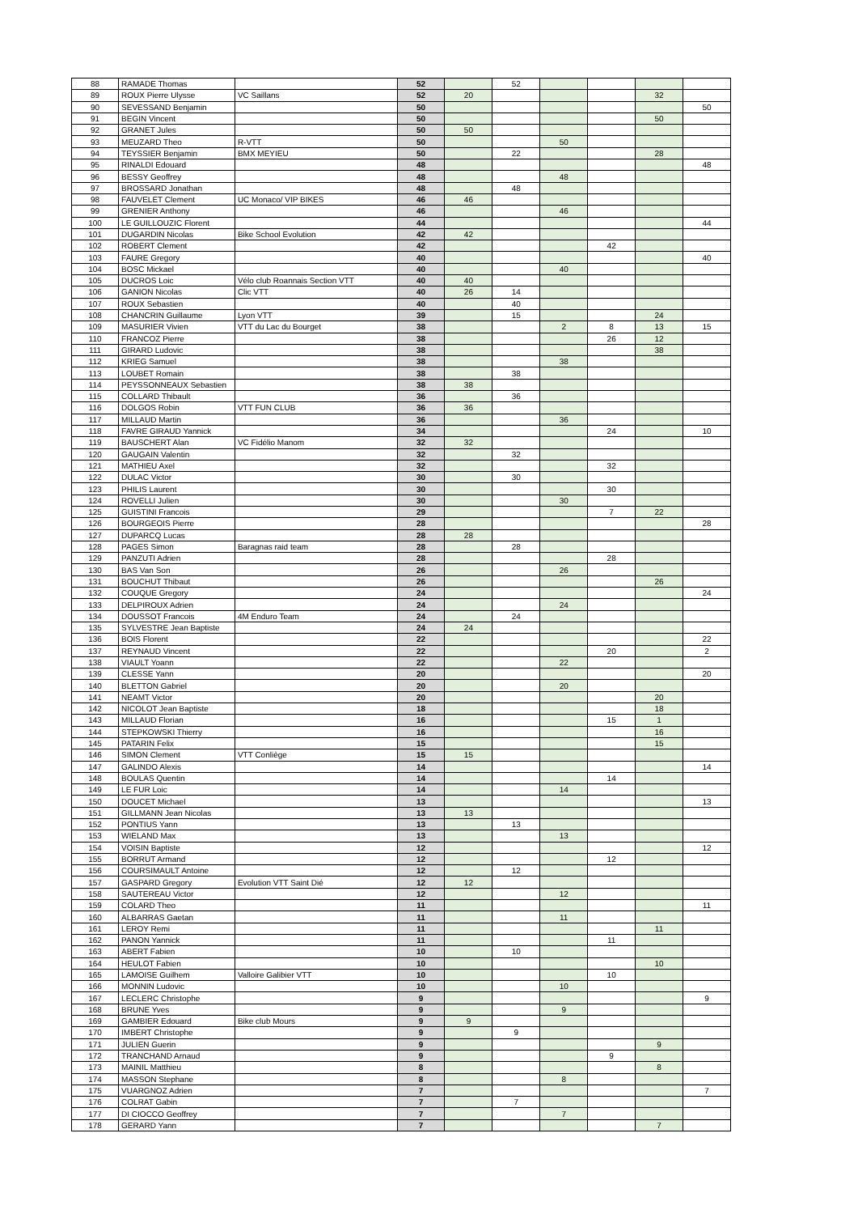| 88 | RAMADE Thomas | | 52 | | 52 | | | | |
| 89 | ROUX Pierre Ulysse | VC Saillans | 52 | 20 | | | | 32 | |
| 90 | SEVESSAND Benjamin | | 50 | | | | | | 50 |
| 91 | BEGIN Vincent | | 50 | | | | | 50 | |
| 92 | GRANET Jules | | 50 | 50 | | | | | |
| 93 | MEUZARD Theo | R-VTT | 50 | | | 50 | | | |
| 94 | TEYSSIER Benjamin | BMX MEYIEU | 50 | | 22 | | | 28 | |
| 95 | RINALDI Edouard | | 48 | | | | | | 48 |
| 96 | BESSY Geoffrey | | 48 | | | 48 | | | |
| 97 | BROSSARD Jonathan | | 48 | | 48 | | | | |
| 98 | FAUVELET Clement | UC Monaco/ VIP BIKES | 46 | 46 | | | | | |
| 99 | GRENIER Anthony | | 46 | | | 46 | | | |
| 100 | LE GUILLOUZIC Florent | | 44 | | | | | | 44 |
| 101 | DUGARDIN Nicolas | Bike School Evolution | 42 | 42 | | | | | |
| 102 | ROBERT Clement | | 42 | | | | 42 | | |
| 103 | FAURE Gregory | | 40 | | | | | | 40 |
| 104 | BOSC Mickael | | 40 | | | 40 | | | |
| 105 | DUCROS Loic | Vélo club Roannais Section VTT | 40 | 40 | | | | | |
| 106 | GANION Nicolas | Clic VTT | 40 | 26 | 14 | | | | |
| 107 | ROUX Sebastien | | 40 | | 40 | | | | |
| 108 | CHANCRIN Guillaume | Lyon VTT | 39 | | 15 | | | 24 | |
| 109 | MASURIER Vivien | VTT du Lac du Bourget | 38 | | | 2 | 8 | 13 | 15 |
| 110 | FRANCOZ Pierre | | 38 | | | | 26 | 12 | |
| 111 | GIRARD Ludovic | | 38 | | | | | 38 | |
| 112 | KRIEG Samuel | | 38 | | | 38 | | | |
| 113 | LOUBET Romain | | 38 | | 38 | | | | |
| 114 | PEYSSONNEAUX Sebastien | | 38 | 38 | | | | | |
| 115 | COLLARD Thibault | | 36 | | 36 | | | | |
| 116 | DOLGOS Robin | VTT FUN CLUB | 36 | 36 | | | | | |
| 117 | MILLAUD Martin | | 36 | | | 36 | | | |
| 118 | FAVRE GIRAUD Yannick | | 34 | | | | 24 | | 10 |
| 119 | BAUSCHERT Alan | VC Fidélio Manom | 32 | 32 | | | | | |
| 120 | GAUGAIN Valentin | | 32 | | 32 | | | | |
| 121 | MATHIEU Axel | | 32 | | | | 32 | | |
| 122 | DULAC Victor | | 30 | | 30 | | | | |
| 123 | PHILIS Laurent | | 30 | | | | 30 | | |
| 124 | ROVELLI Julien | | 30 | | | 30 | | | |
| 125 | GUISTINI Francois | | 29 | | | | 7 | 22 | |
| 126 | BOURGEOIS Pierre | | 28 | | | | | | 28 |
| 127 | DUPARCQ Lucas | | 28 | 28 | | | | | |
| 128 | PAGES Simon | Baragnas raid team | 28 | | 28 | | | | |
| 129 | PANZUTI Adrien | | 28 | | | | 28 | | |
| 130 | BAS Van Son | | 26 | | | 26 | | | |
| 131 | BOUCHUT Thibaut | | 26 | | | | | 26 | |
| 132 | COUQUE Gregory | | 24 | | | | | | 24 |
| 133 | DELPIROUX Adrien | | 24 | | | 24 | | | |
| 134 | DOUSSOT Francois | 4M Enduro Team | 24 | | 24 | | | | |
| 135 | SYLVESTRE Jean Baptiste | | 24 | 24 | | | | | |
| 136 | BOIS Florent | | 22 | | | | | | 22 |
| 137 | REYNAUD Vincent | | 22 | | | | 20 | | 2 |
| 138 | VIAULT Yoann | | 22 | | | 22 | | | |
| 139 | CLESSE Yann | | 20 | | | | | | 20 |
| 140 | BLETTON Gabriel | | 20 | | | 20 | | | |
| 141 | NEAMT Victor | | 20 | | | | | 20 | |
| 142 | NICOLOT Jean Baptiste | | 18 | | | | | 18 | |
| 143 | MILLAUD Florian | | 16 | | | | 15 | 1 | |
| 144 | STEPKOWSKI Thierry | | 16 | | | | | 16 | |
| 145 | PATARIN Felix | | 15 | | | | | 15 | |
| 146 | SIMON Clement | VTT Conliège | 15 | 15 | | | | | |
| 147 | GALINDO Alexis | | 14 | | | | | | 14 |
| 148 | BOULAS Quentin | | 14 | | | | 14 | | |
| 149 | LE FUR Loic | | 14 | | | 14 | | | |
| 150 | DOUCET Michael | | 13 | | | | | | 13 |
| 151 | GILLMANN Jean Nicolas | | 13 | 13 | | | | | |
| 152 | PONTIUS Yann | | 13 | | 13 | | | | |
| 153 | WIELAND Max | | 13 | | | 13 | | | |
| 154 | VOISIN Baptiste | | 12 | | | | | | 12 |
| 155 | BORRUT Armand | | 12 | | | | 12 | | |
| 156 | COURSIMAULT Antoine | | 12 | | 12 | | | | |
| 157 | GASPARD Gregory | Evolution VTT Saint Dié | 12 | 12 | | | | | |
| 158 | SAUTEREAU Victor | | 12 | | | 12 | | | |
| 159 | COLARD Theo | | 11 | | | | | | 11 |
| 160 | ALBARRAS Gaetan | | 11 | | | 11 | | | |
| 161 | LEROY Remi | | 11 | | | | | 11 | |
| 162 | PANON Yannick | | 11 | | | | 11 | | |
| 163 | ABERT Fabien | | 10 | | 10 | | | | |
| 164 | HEULOT Fabien | | 10 | | | | | 10 | |
| 165 | LAMOISE Guilhem | Valloire Galibier VTT | 10 | | | | 10 | | |
| 166 | MONNIN Ludovic | | 10 | | | 10 | | | |
| 167 | LECLERC Christophe | | 9 | | | | | | 9 |
| 168 | BRUNE Yves | | 9 | | | 9 | | | |
| 169 | GAMBIER Edouard | Bike club Mours | 9 | 9 | | | | | |
| 170 | IMBERT Christophe | | 9 | | 9 | | | | |
| 171 | JULIEN Guerin | | 9 | | | | | 9 | |
| 172 | TRANCHAND Arnaud | | 9 | | | | 9 | | |
| 173 | MAINIL Matthieu | | 8 | | | | | 8 | |
| 174 | MASSON Stephane | | 8 | | | 8 | | | |
| 175 | VUARGNOZ Adrien | | 7 | | | | | | 7 |
| 176 | COLRAT Gabin | | 7 | | 7 | | | | |
| 177 | DI CIOCCO Geoffrey | | 7 | | | 7 | | | |
| 178 | GERARD Yann | | 7 | | | | | 7 | |